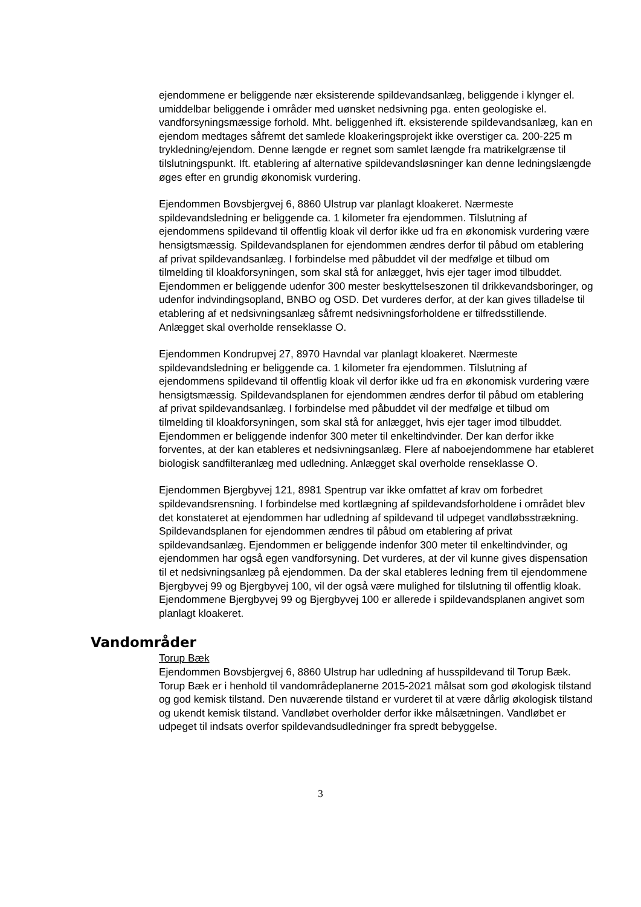ejendommene er beliggende nær eksisterende spildevandsanlæg, beliggende i klynger el. umiddelbar beliggende i områder med uønsket nedsivning pga. enten geologiske el. vandforsyningsmæssige forhold. Mht. beliggenhed ift. eksisterende spildevandsanlæg, kan en ejendom medtages såfremt det samlede kloakeringsprojekt ikke overstiger ca. 200-225 m trykledning/ejendom. Denne længde er regnet som samlet længde fra matrikelgrænse til tilslutningspunkt. Ift. etablering af alternative spildevandsløsninger kan denne ledningslængde øges efter en grundig økonomisk vurdering.
Ejendommen Bovsbjergvej 6, 8860 Ulstrup var planlagt kloakeret. Nærmeste spildevandsledning er beliggende ca. 1 kilometer fra ejendommen. Tilslutning af ejendommens spildevand til offentlig kloak vil derfor ikke ud fra en økonomisk vurdering være hensigtsmæssig. Spildevandsplanen for ejendommen ændres derfor til påbud om etablering af privat spildevandsanlæg. I forbindelse med påbuddet vil der medfølge et tilbud om tilmelding til kloakforsyningen, som skal stå for anlægget, hvis ejer tager imod tilbuddet. Ejendommen er beliggende udenfor 300 mester beskyttelseszonen til drikkevandsboringer, og udenfor indvindingsopland, BNBO og OSD. Det vurderes derfor, at der kan gives tilladelse til etablering af et nedsivningsanlæg såfremt nedsivningsforholdene er tilfredsstillende. Anlægget skal overholde renseklasse O.
Ejendommen Kondrupvej 27, 8970 Havndal var planlagt kloakeret. Nærmeste spildevandsledning er beliggende ca. 1 kilometer fra ejendommen. Tilslutning af ejendommens spildevand til offentlig kloak vil derfor ikke ud fra en økonomisk vurdering være hensigtsmæssig. Spildevandsplanen for ejendommen ændres derfor til påbud om etablering af privat spildevandsanlæg. I forbindelse med påbuddet vil der medfølge et tilbud om tilmelding til kloakforsyningen, som skal stå for anlægget, hvis ejer tager imod tilbuddet. Ejendommen er beliggende indenfor 300 meter til enkeltindvinder. Der kan derfor ikke forventes, at der kan etableres et nedsivningsanlæg. Flere af naboejendommene har etableret biologisk sandfilteranlæg med udledning. Anlægget skal overholde renseklasse O.
Ejendommen Bjergbyvej 121, 8981 Spentrup var ikke omfattet af krav om forbedret spildevandsrensning. I forbindelse med kortlægning af spildevandsforholdene i området blev det konstateret at ejendommen har udledning af spildevand til udpeget vandløbsstrækning. Spildevandsplanen for ejendommen ændres til påbud om etablering af privat spildevandsanlæg. Ejendommen er beliggende indenfor 300 meter til enkeltindvinder, og ejendommen har også egen vandforsyning. Det vurderes, at der vil kunne gives dispensation til et nedsivningsanlæg på ejendommen. Da der skal etableres ledning frem til ejendommene Bjergbyvej 99 og Bjergbyvej 100, vil der også være mulighed for tilslutning til offentlig kloak. Ejendommene Bjergbyvej 99 og Bjergbyvej 100 er allerede i spildevandsplanen angivet som planlagt kloakeret.
Vandområder
Torup Bæk
Ejendommen Bovsbjergvej 6, 8860 Ulstrup har udledning af husspildevand til Torup Bæk. Torup Bæk er i henhold til vandområdeplanerne 2015-2021 målsat som god økologisk tilstand og god kemisk tilstand. Den nuværende tilstand er vurderet til at være dårlig økologisk tilstand og ukendt kemisk tilstand. Vandløbet overholder derfor ikke målsætningen. Vandløbet er udpeget til indsats overfor spildevandsudledninger fra spredt bebyggelse.
3